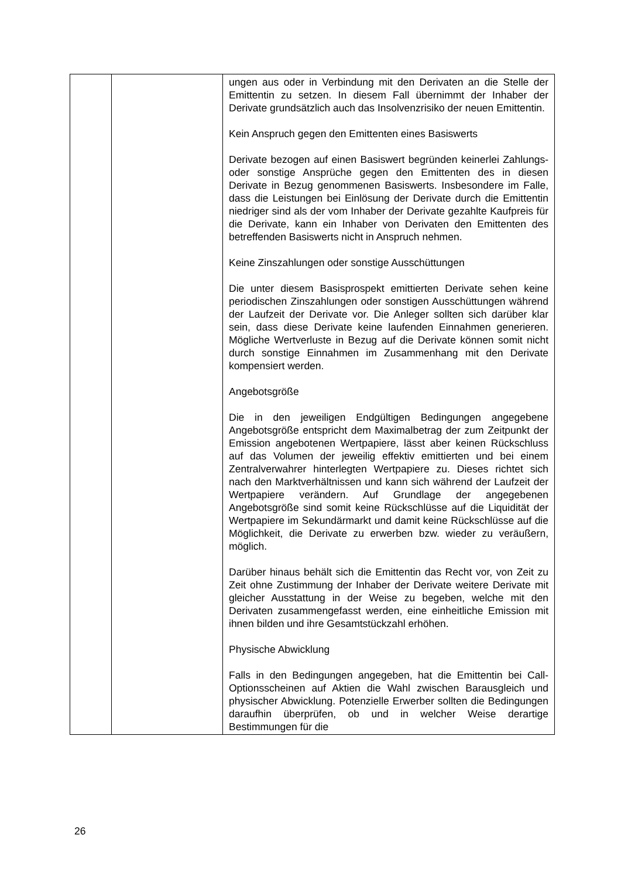| | | ungen aus oder in Verbindung mit den Derivaten an die Stelle der Emittentin zu setzen. In diesem Fall übernimmt der Inhaber der Derivate grundsätzlich auch das Insolvenzrisiko der neuen Emittentin. Kein Anspruch gegen den Emittenten eines Basiswerts Derivate bezogen auf einen Basiswert begründen keinerlei Zahlungs- oder sonstige Ansprüche gegen den Emittenten des in diesen Derivate in Bezug genommenen Basiswerts. Insbesondere im Falle, dass die Leistungen bei Einlösung der Derivate durch die Emittentin niedriger sind als der vom Inhaber der Derivate gezahlte Kaufpreis für die Derivate, kann ein Inhaber von Derivaten den Emittenten des betreffenden Basiswerts nicht in Anspruch nehmen. Keine Zinszahlungen oder sonstige Ausschüttungen Die unter diesem Basisprospekt emittierten Derivate sehen keine periodischen Zinszahlungen oder sonstigen Ausschüttungen während der Laufzeit der Derivate vor. Die Anleger sollten sich darüber klar sein, dass diese Derivate keine laufenden Einnahmen generieren. Mögliche Wertverluste in Bezug auf die Derivate können somit nicht durch sonstige Einnahmen im Zusammenhang mit den Derivate kompensiert werden. Angebotsgröße Die in den jeweiligen Endgültigen Bedingungen angegebene Angebotsgröße entspricht dem Maximalbetrag der zum Zeitpunkt der Emission angebotenen Wertpapiere, lässt aber keinen Rückschluss auf das Volumen der jeweilig effektiv emittierten und bei einem Zentralverwahrer hinterlegten Wertpapiere zu. Dieses richtet sich nach den Marktverhältnissen und kann sich während der Laufzeit der Wertpapiere verändern. Auf Grundlage der angegebenen Angebotsgröße sind somit keine Rückschlüsse auf die Liquidität der Wertpapiere im Sekundärmarkt und damit keine Rückschlüsse auf die Möglichkeit, die Derivate zu erwerben bzw. wieder zu veräußern, möglich. Darüber hinaus behält sich die Emittentin das Recht vor, von Zeit zu Zeit ohne Zustimmung der Inhaber der Derivate weitere Derivate mit gleicher Ausstattung in der Weise zu begeben, welche mit den Derivaten zusammengefasst werden, eine einheitliche Emission mit ihnen bilden und ihre Gesamtstückzahl erhöhen. Physische Abwicklung Falls in den Bedingungen angegeben, hat die Emittentin bei Call-Optionsscheinen auf Aktien die Wahl zwischen Barausgleich und physischer Abwicklung. Potenzielle Erwerber sollten die Bedingungen daraufhin überprüfen, ob und in welcher Weise derartige Bestimmungen für die |
26